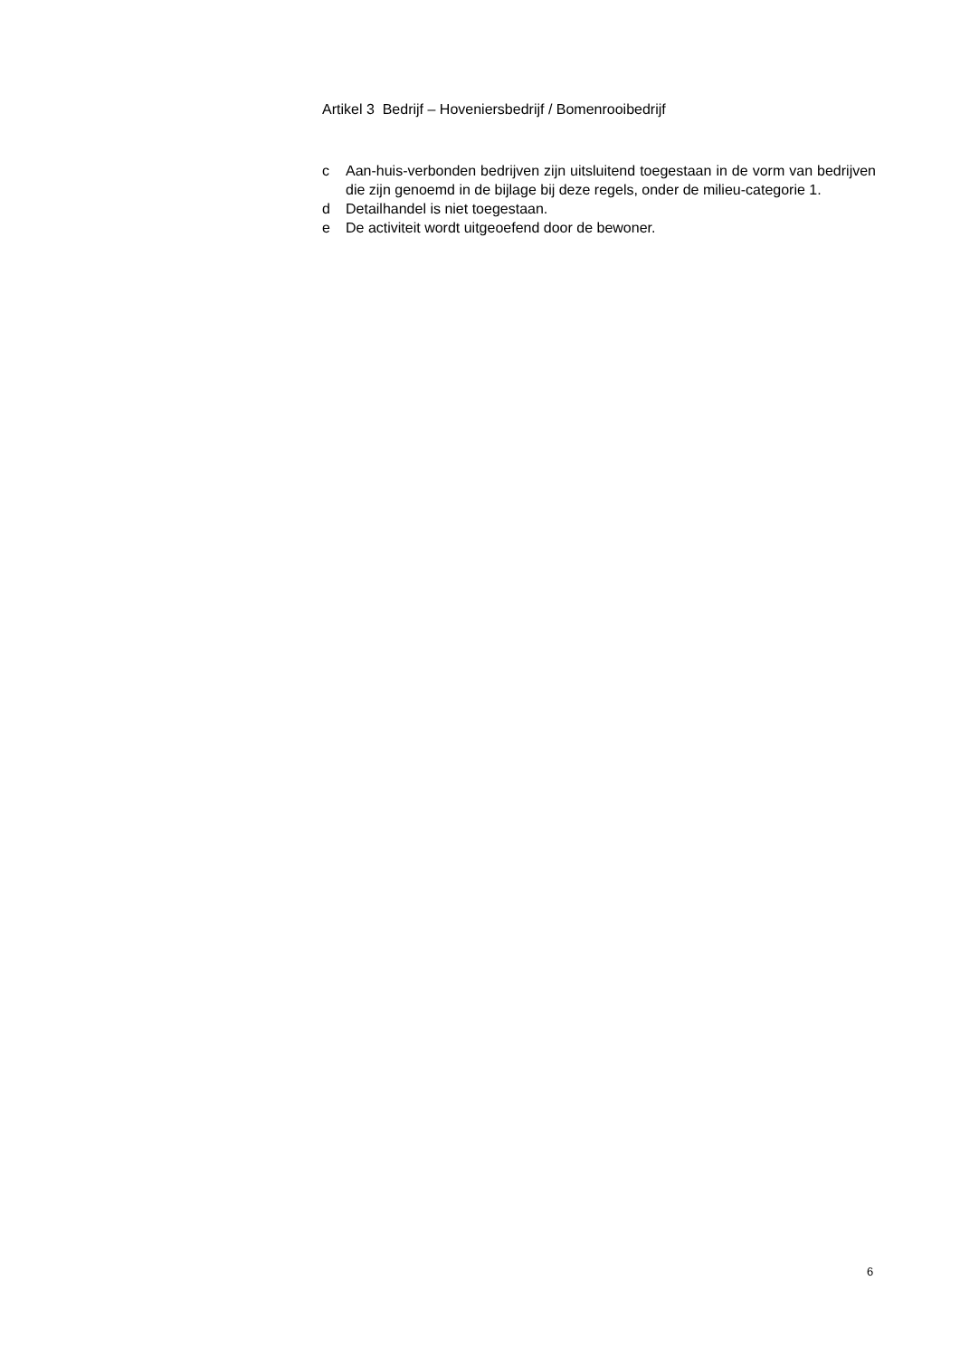Artikel 3 Bedrijf – Hoveniersbedrijf / Bomenrooibedrijf
c Aan-huis-verbonden bedrijven zijn uitsluitend toegestaan in de vorm van bedrijven die zijn genoemd in de bijlage bij deze regels, onder de milieu-categorie 1.
d Detailhandel is niet toegestaan.
e De activiteit wordt uitgeoefend door de bewoner.
6